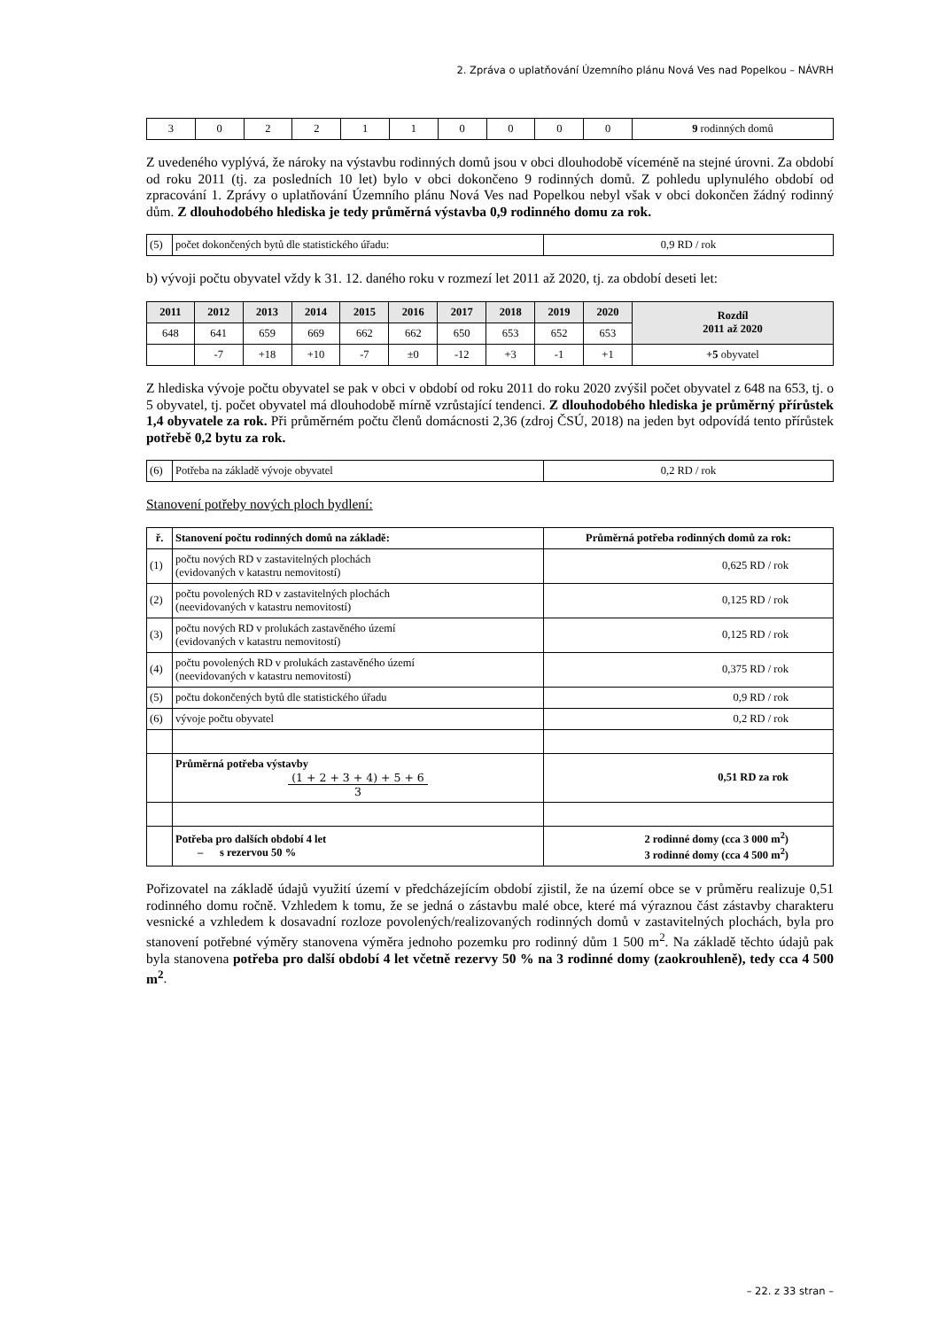2. Zpráva o uplatňování Územního plánu Nová Ves nad Popelkou – NÁVRH
| 3 | 0 | 2 | 2 | 1 | 1 | 0 | 0 | 0 | 0 | 9 rodinných domů |
Z uvedeného vyplývá, že nároky na výstavbu rodinných domů jsou v obci dlouhodobě víceméně na stejné úrovni. Za období od roku 2011 (tj. za posledních 10 let) bylo v obci dokončeno 9 rodinných domů. Z pohledu uplynulého období od zpracování 1. Zprávy o uplatňování Územního plánu Nová Ves nad Popelkou nebyl však v obci dokončen žádný rodinný dům. Z dlouhodobého hlediska je tedy průměrná výstavba 0,9 rodinného domu za rok.
| (5) | počet dokončených bytů dle statistického úřadu: | 0,9 RD / rok |
b) vývoji počtu obyvatel vždy k 31. 12. daného roku v rozmezí let 2011 až 2020, tj. za období deseti let:
| 2011 | 2012 | 2013 | 2014 | 2015 | 2016 | 2017 | 2018 | 2019 | 2020 | Rozdíl 2011 až 2020 |
| --- | --- | --- | --- | --- | --- | --- | --- | --- | --- | --- |
| 648 | 641 | 659 | 669 | 662 | 662 | 650 | 653 | 652 | 653 | |
| | -7 | +18 | +10 | -7 | ±0 | -12 | +3 | -1 | +1 | +5 obyvatel |
Z hlediska vývoje počtu obyvatel se pak v obci v období od roku 2011 do roku 2020 zvýšil počet obyvatel z 648 na 653, tj. o 5 obyvatel, tj. počet obyvatel má dlouhodobě mírně vzrůstající tendenci. Z dlouhodobého hlediska je průměrný přírůstek 1,4 obyvatele za rok. Při průměrném počtu členů domácnosti 2,36 (zdroj ČSÚ, 2018) na jeden byt odpovídá tento přírůstek potřebě 0,2 bytu za rok.
| (6) | Potřeba na základě vývoje obyvatel | 0,2 RD / rok |
Stanovení potřeby nových ploch bydlení:
| ř. | Stanovení počtu rodinných domů na základě: | Průměrná potřeba rodinných domů za rok: |
| --- | --- | --- |
| (1) | počtu nových RD v zastavitelných plochách (evidovaných v katastru nemovitostí) | 0,625 RD / rok |
| (2) | počtu povolených RD v zastavitelných plochách (neevidovaných v katastru nemovitostí) | 0,125 RD / rok |
| (3) | počtu nových RD v prolukách zastavěného území (evidovaných v katastru nemovitostí) | 0,125 RD / rok |
| (4) | počtu povolených RD v prolukách zastavěného území (neevidovaných v katastru nemovitostí) | 0,375 RD / rok |
| (5) | počtu dokončených bytů dle statistického úřadu | 0,9 RD / rok |
| (6) | vývoje počtu obyvatel | 0,2 RD / rok |
| | Průměrná potřeba výstavby (1 + 2 + 3 + 4) + 5 + 6 3 | 0,51 RD za rok |
| | Potřeba pro dalších období 4 let – s rezervou 50 % | 2 rodinné domy (cca 3 000 m<sup>2</sup>) 3 rodinné domy (cca 4 500 m<sup>2</sup>) |
Pořizovatel na základě údajů využití území v předcházejícím období zjistil, že na území obce se v průměru realizuje 0,51 rodinného domu ročně. Vzhledem k tomu, že se jedná o zástavbu malé obce, které má výraznou část zástavby charakteru vesnické a vzhledem k dosavadní rozloze povolených/realizovaných rodinných domů v zastavitelných plochách, byla pro stanovení potřebné výměry stanovena výměra jednoho pozemku pro rodinný dům 1 500 m<sup>2</sup>. Na základě těchto údajů pak byla stanovena potřeba pro další období 4 let včetně rezervy 50 % na 3 rodinné domy (zaokrouhleně), tedy cca 4 500 m<sup>2</sup>.
– 22. z 33 stran –